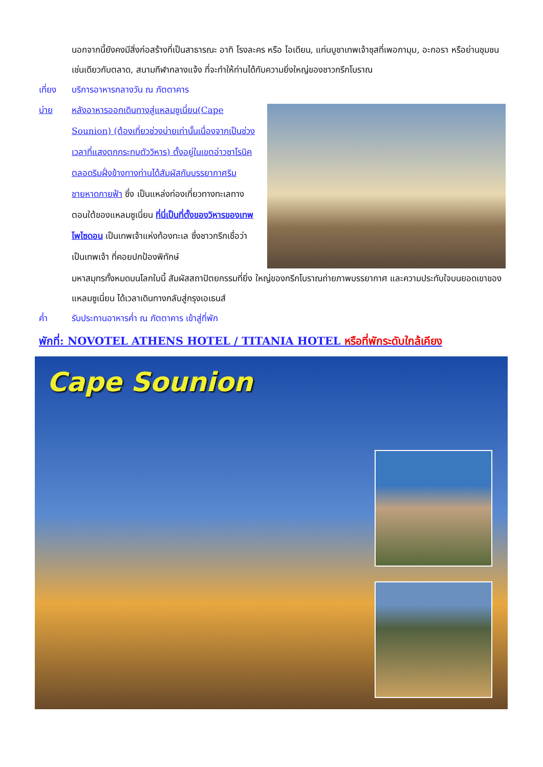นอกจากนี้ยังคงมีสิ่งก่อสร้างที่เป็นสาธารณะ อาทิ โรงละคร หรือ โอเดียน, แท่นบูชาเทพเจ้าซุสที่เพอกามุม, อะกอรา หรือย่านชุมชนเช่นเดียวกับตลาด, สนามกีฬากลางแจ้ง ที่จะทำให้ท่านได้กับความยิ่งใหญ่ของชาวกรีกโบราณ
เที่ยง บริการอาหารกลางวัน ณ ภัตตาคาร
บ่าย หลังอาหารออกเดินทางสู่แหลมซูเนี่ยน(Cape Sounion) (ต้องเที่ยวช่วงบ่ายเท่านั้นเนื่องจากเป็นช่วงเวลาที่แสงตกกระทบตัววิหาร) ตั้งอยู่ในเขตอ่าวซาโรนิค ตลอดริมฝั่งข้างทางท่านได้สัมผัสกับบรรยากาศริมชายหาดกายฟ้า ซึ่ง เป็นแหล่งท่องเที่ยวทางทะเลทางตอนใต้ของแหลมซูเนี่ยน ที่นี่เป็นที่ตั้งของวิหารของเทพโพไซดอน เป็นเทพเจ้าแห่งท้องทะเล ซึ่งชาวกรีกเชื่อว่าเป็นเทพเจ้า ที่คอยปกป้องพิทักษ์
มหาสมุทรทั้งหมดบนโลกใบนี้ สัมผัสสถาปัตยกรรมที่ยิ่ง ใหญ่ของกรีกโบราณถ่ายภาพบรรยากาศ และความประทับใจบนยอดเขาของแหลมซูเนี่ยน ได้เวลาเดินทางกลับสู่กรุงเอเธนส์
ค่ำ รับประทานอาหารค่ำ ณ ภัตตาคาร เข้าสู่ที่พัก
พักที่: NOVOTEL ATHENS HOTEL / TITANIA HOTEL หรือที่พักระดับใกล้เคียง
Cape Sounion